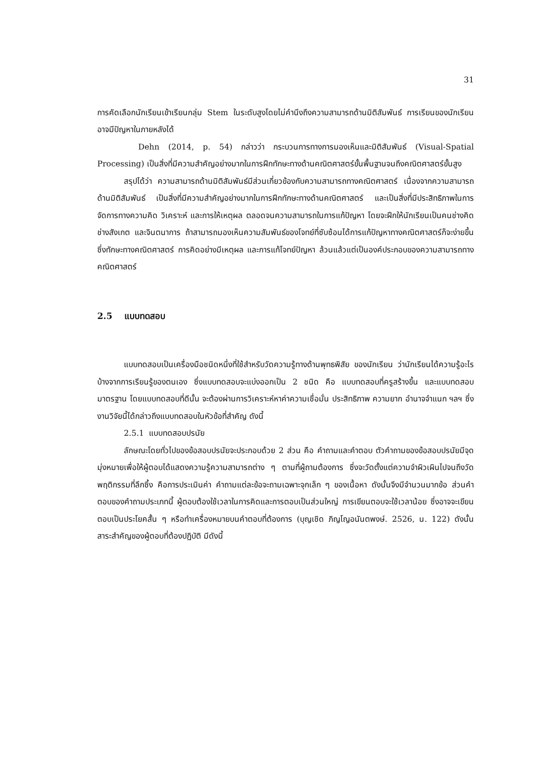31
การคัดเลือกนักเรียนเข้าเรียนกลุ่ม Stem ในระดับสูงโดยไม่คำนึงถึงความสามารถด้านมิติสัมพันธ์ การเรียนของนักเรียนอาจมีปัญหาในภายหลังได้
Dehn (2014, p. 54) กล่าวว่า กระบวนการทางการมองเห็นและมิติสัมพันธ์ (Visual-Spatial Processing) เป็นสิ่งที่มีความสำคัญอย่างมากในการฝึกทักษะทางด้านคณิตศาสตร์ขั้นพื้นฐานจนถึงคณิตศาสตร์ขั้นสูง
สรุปได้ว่า ความสามารถด้านมิติสัมพันธ์มีส่วนเกี่ยวข้องกับความสามารถทางคณิตศาสตร์ เนื่องจากความสามารถด้านมิติสัมพันธ์ เป็นสิ่งที่มีความสำคัญอย่างมากในการฝึกทักษะทางด้านคณิตศาสตร์ และเป็นสิ่งที่มีประสิทธิภาพในการจัดการทางความคิด วิเคราะห์ และการให้เหตุผล ตลอดจนความสามารถในการแก้ปัญหา โดยจะฝึกให้นักเรียนเป็นคนช่างคิด ช่างสังเกต และจินตนาการ ถ้าสามารถมองเห็นความสัมพันธ์ของโจทย์ที่ซับซ้อนได้การแก้ปัญหาทางคณิตศาสตร์ก็จะง่ายขึ้น ซึ่งทักษะทางคณิตศาสตร์ การคิดอย่างมีเหตุผล และการแก้โจทย์ปัญหา ล้วนแล้วแต่เป็นองค์ประกอบของความสามารถทางคณิตศาสตร์
2.5 แบบทดสอบ
แบบทดสอบเป็นเครื่องมือชนิดหนึ่งที่ใช้สำหรับวัดความรู้ทางด้านพุทธพิสัย ของนักเรียน ว่านักเรียนได้ความรู้อะไรบ้างจากการเรียนรู้ของตนเอง ซึ่งแบบทดสอบจะแบ่งออกเป็น 2 ชนิด คือ แบบทดสอบที่ครูสร้างขึ้น และแบบทดสอบมาตรฐาน โดยแบบทดสอบที่ดีนั้น จะต้องผ่านการวิเคราะห์หาค่าความเชื่อมั่น ประสิทธิภาพ ความยาก อำนาจจำแนก ฯลฯ ซึ่งงานวิจัยนี้ได้กล่าวถึงแบบทดสอบในหัวข้อที่สำคัญ ดังนี้
2.5.1 แบบทดสอบปรนัย
ลักษณะโดยทั่วไปของข้อสอบปรนัยจะประกอบด้วย 2 ส่วน คือ คำถามและคำตอบ ตัวคำถามของข้อสอบปรนัยมีจุดมุ่งหมายเพื่อให้ผู้ตอบได้แสดงความรู้ความสามารถต่าง ๆ ตามที่ผู้ถามต้องการ ซึ่งจะวัดตั้งแต่ความจำผิวเผินไปจนถึงวัดพฤติกรรมที่ลึกซึ้ง คือการประเมินค่า คำถามแต่ละข้อจะถามเฉพาะจุกเล็ก ๆ ของเนื้อหา ดังนั้นจึงมีจำนวนมากข้อ ส่วนคำตอบของคำถามประเภทนี้ ผู้ตอบต้องใช้เวลาในการคิดและการตอบเป็นส่วนใหญ่ การเขียนตอบจะใช้เวลาน้อย ซึ่งอาจจะเขียนตอบเป็นประโยคสั้น ๆ หรือทำเครื่องหมายบนคำตอบที่ต้องการ (บุญเชิด ภิญโญอนันตพงษ์. 2526, น. 122) ดังนั้น สาระสำคัญของผู้ตอบที่ต้องปฏิบัติ มีดังนี้